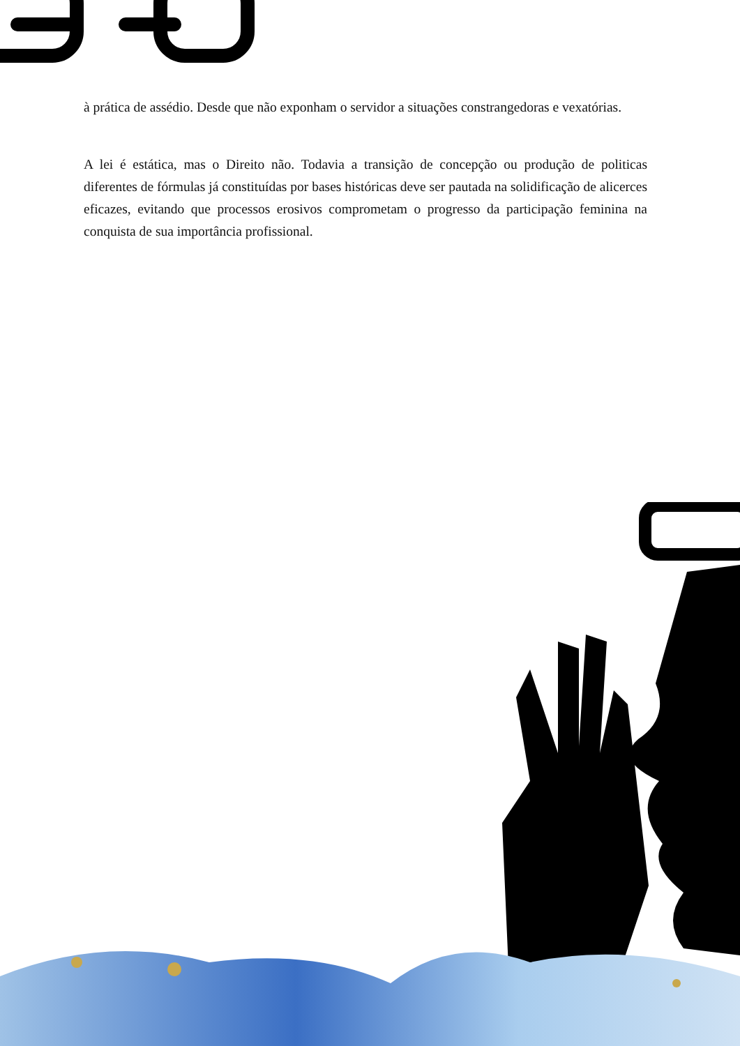à prática de assédio. Desde que não exponham o servidor a situações constrangedoras e vexatórias.
A lei é estática, mas o Direito não. Todavia a transição de concepção ou produção de politicas diferentes de fórmulas já constituídas por bases históricas deve ser pautada na solidificação de alicerces eficazes, evitando que processos erosivos comprometam o progresso da participação feminina na conquista de sua importância profissional.